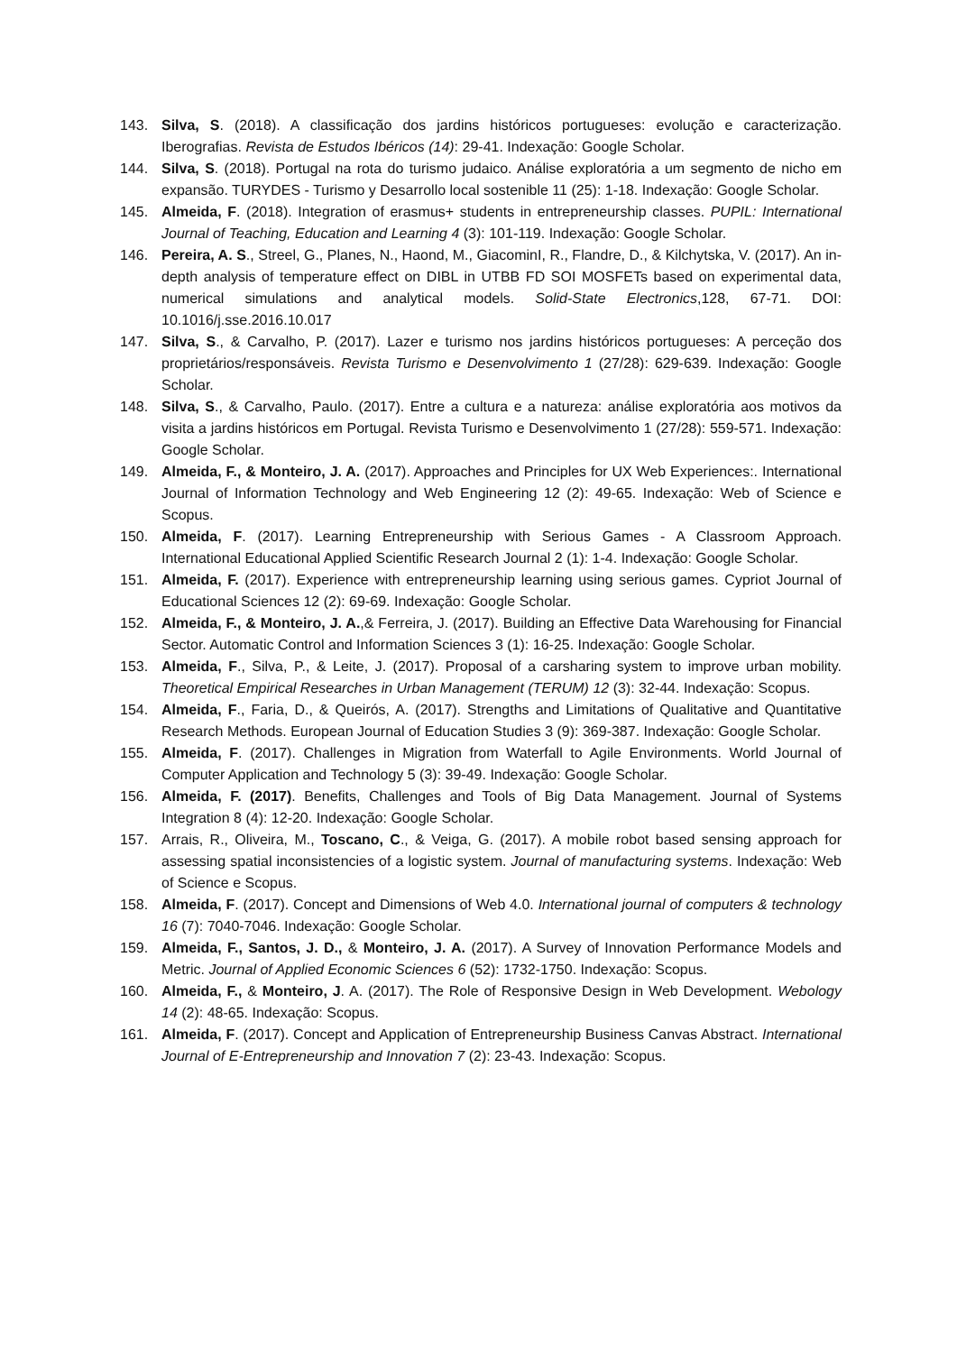143. Silva, S. (2018). A classificação dos jardins históricos portugueses: evolução e caracterização. Iberografias. Revista de Estudos Ibéricos (14): 29-41. Indexação: Google Scholar.
144. Silva, S. (2018). Portugal na rota do turismo judaico. Análise exploratória a um segmento de nicho em expansão. TURYDES - Turismo y Desarrollo local sostenible 11 (25): 1-18. Indexação: Google Scholar.
145. Almeida, F. (2018). Integration of erasmus+ students in entrepreneurship classes. PUPIL: International Journal of Teaching, Education and Learning 4 (3): 101-119. Indexação: Google Scholar.
146. Pereira, A. S., Streel, G., Planes, N., Haond, M., GiacominI, R., Flandre, D., & Kilchytska, V. (2017). An in-depth analysis of temperature effect on DIBL in UTBB FD SOI MOSFETs based on experimental data, numerical simulations and analytical models. Solid-State Electronics,128, 67-71. DOI: 10.1016/j.sse.2016.10.017
147. Silva, S., & Carvalho, P. (2017). Lazer e turismo nos jardins históricos portugueses: A perceção dos proprietários/responsáveis. Revista Turismo e Desenvolvimento 1 (27/28): 629-639. Indexação: Google Scholar.
148. Silva, S., & Carvalho, Paulo. (2017). Entre a cultura e a natureza: análise exploratória aos motivos da visita a jardins históricos em Portugal. Revista Turismo e Desenvolvimento 1 (27/28): 559-571. Indexação: Google Scholar.
149. Almeida, F., & Monteiro, J. A. (2017). Approaches and Principles for UX Web Experiences:. International Journal of Information Technology and Web Engineering 12 (2): 49-65. Indexação: Web of Science e Scopus.
150. Almeida, F. (2017). Learning Entrepreneurship with Serious Games - A Classroom Approach. International Educational Applied Scientific Research Journal 2 (1): 1-4. Indexação: Google Scholar.
151. Almeida, F. (2017). Experience with entrepreneurship learning using serious games. Cypriot Journal of Educational Sciences 12 (2): 69-69. Indexação: Google Scholar.
152. Almeida, F., & Monteiro, J. A.,& Ferreira, J. (2017). Building an Effective Data Warehousing for Financial Sector. Automatic Control and Information Sciences 3 (1): 16-25. Indexação: Google Scholar.
153. Almeida, F., Silva, P., & Leite, J. (2017). Proposal of a carsharing system to improve urban mobility. Theoretical Empirical Researches in Urban Management (TERUM) 12 (3): 32-44. Indexação: Scopus.
154. Almeida, F., Faria, D., & Queirós, A. (2017). Strengths and Limitations of Qualitative and Quantitative Research Methods. European Journal of Education Studies 3 (9): 369-387. Indexação: Google Scholar.
155. Almeida, F. (2017). Challenges in Migration from Waterfall to Agile Environments. World Journal of Computer Application and Technology 5 (3): 39-49. Indexação: Google Scholar.
156. Almeida, F. (2017). Benefits, Challenges and Tools of Big Data Management. Journal of Systems Integration 8 (4): 12-20. Indexação: Google Scholar.
157. Arrais, R., Oliveira, M., Toscano, C., & Veiga, G. (2017). A mobile robot based sensing approach for assessing spatial inconsistencies of a logistic system. Journal of manufacturing systems. Indexação: Web of Science e Scopus.
158. Almeida, F. (2017). Concept and Dimensions of Web 4.0. International journal of computers & technology 16 (7): 7040-7046. Indexação: Google Scholar.
159. Almeida, F., Santos, J. D., & Monteiro, J. A. (2017). A Survey of Innovation Performance Models and Metric. Journal of Applied Economic Sciences 6 (52): 1732-1750. Indexação: Scopus.
160. Almeida, F., & Monteiro, J. A. (2017). The Role of Responsive Design in Web Development. Webology 14 (2): 48-65. Indexação: Scopus.
161. Almeida, F. (2017). Concept and Application of Entrepreneurship Business Canvas Abstract. International Journal of E-Entrepreneurship and Innovation 7 (2): 23-43. Indexação: Scopus.